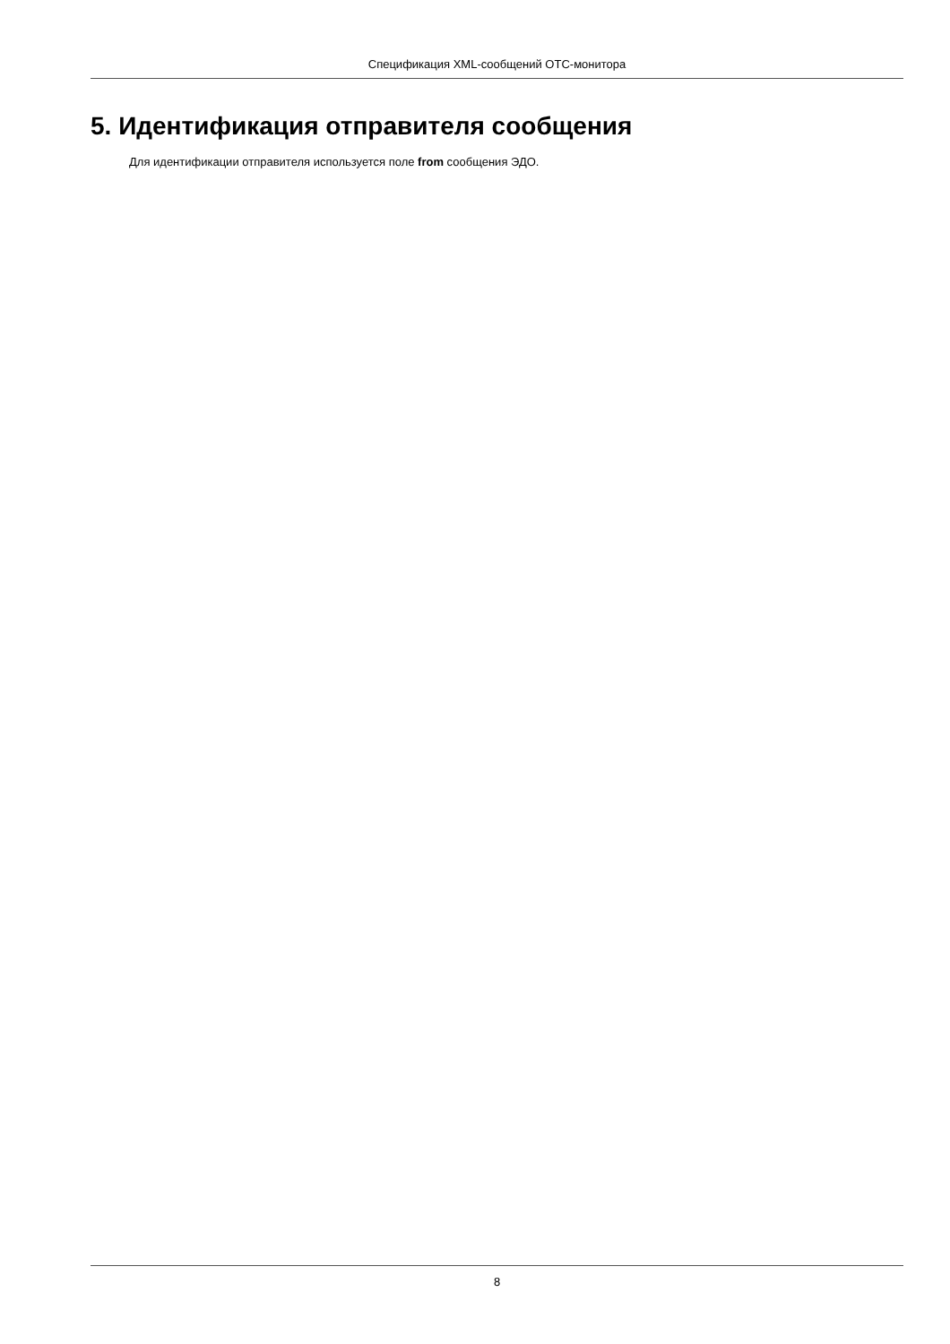Спецификация XML-сообщений ОТС-монитора
5. Идентификация отправителя сообщения
Для идентификации отправителя используется поле from сообщения ЭДО.
8